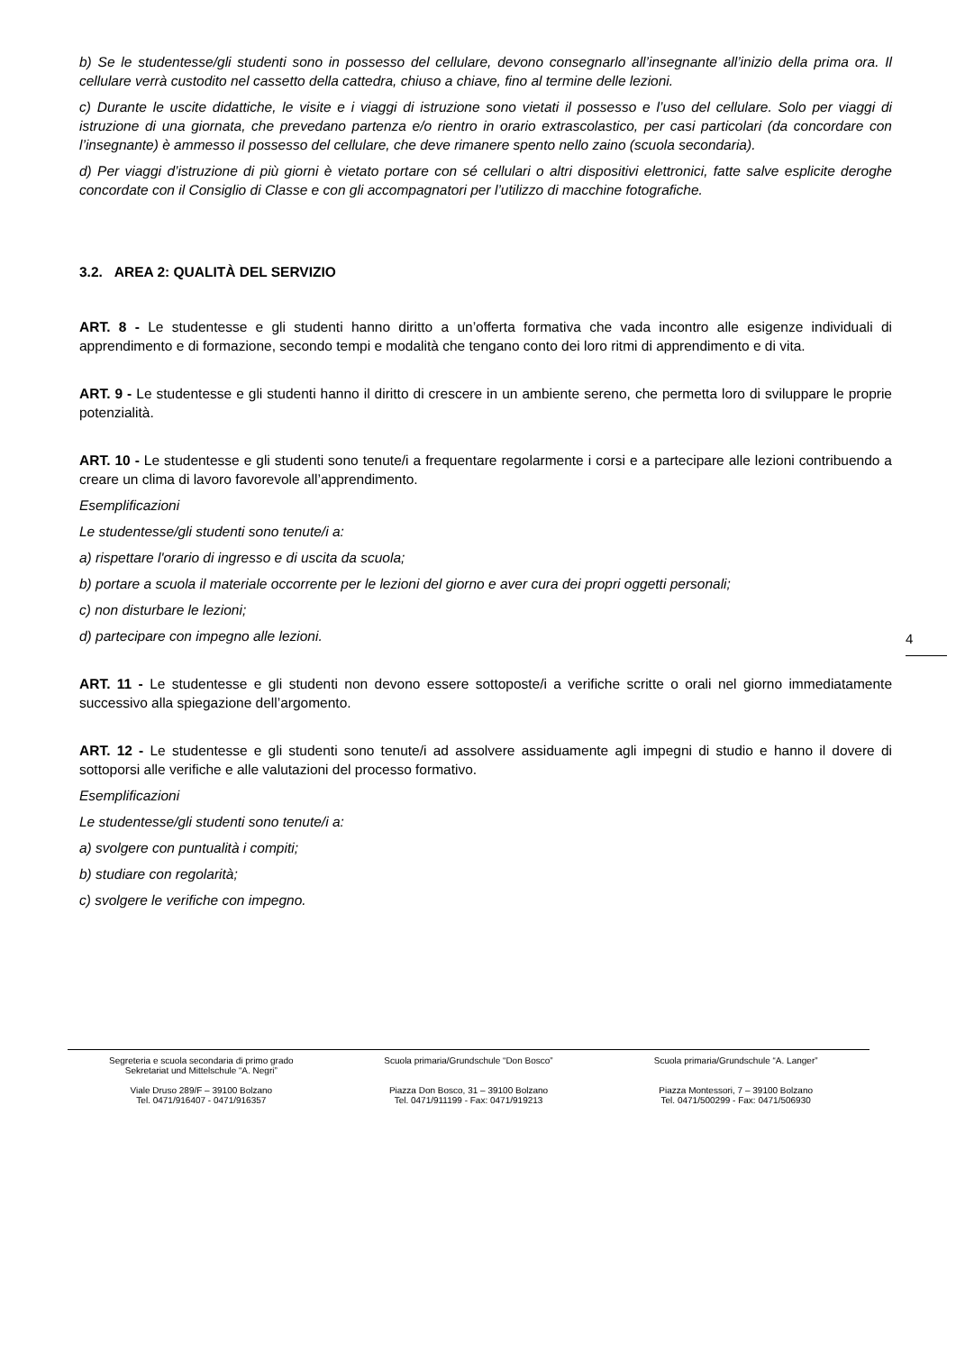b) Se le studentesse/gli studenti sono in possesso del cellulare, devono consegnarlo all’insegnante all’inizio della prima ora. Il cellulare verrà custodito nel cassetto della cattedra, chiuso a chiave, fino al termine delle lezioni.
c) Durante le uscite didattiche, le visite e i viaggi di istruzione sono vietati il possesso e l’uso del cellulare. Solo per viaggi di istruzione di una giornata, che prevedano partenza e/o rientro in orario extrascolastico, per casi particolari (da concordare con l’insegnante) è ammesso il possesso del cellulare, che deve rimanere spento nello zaino (scuola secondaria).
d) Per viaggi d’istruzione di più giorni è vietato portare con sé cellulari o altri dispositivi elettronici, fatte salve esplicite deroghe concordate con il Consiglio di Classe e con gli accompagnatori per l’utilizzo di macchine fotografiche.
3.2. AREA 2: QUALITÀ DEL SERVIZIO
ART. 8 - Le studentesse e gli studenti hanno diritto a un’offerta formativa che vada incontro alle esigenze individuali di apprendimento e di formazione, secondo tempi e modalità che tengano conto dei loro ritmi di apprendimento e di vita.
ART. 9 - Le studentesse e gli studenti hanno il diritto di crescere in un ambiente sereno, che permetta loro di sviluppare le proprie potenzialità.
ART. 10 - Le studentesse e gli studenti sono tenute/i a frequentare regolarmente i corsi e a partecipare alle lezioni contribuendo a creare un clima di lavoro favorevole all’apprendimento.
Esemplificazioni
Le studentesse/gli studenti sono tenute/i a:
a) rispettare l'orario di ingresso e di uscita da scuola;
b) portare a scuola il materiale occorrente per le lezioni del giorno e aver cura dei propri oggetti personali;
c) non disturbare le lezioni;
d) partecipare con impegno alle lezioni.
ART. 11 - Le studentesse e gli studenti non devono essere sottoposte/i a verifiche scritte o orali nel giorno immediatamente successivo alla spiegazione dell’argomento.
ART. 12 - Le studentesse e gli studenti sono tenute/i ad assolvere assiduamente agli impegni di studio e hanno il dovere di sottoporsi alle verifiche e alle valutazioni del processo formativo.
Esemplificazioni
Le studentesse/gli studenti sono tenute/i a:
a) svolgere con puntualità i compiti;
b) studiare con regolarità;
c) svolgere le verifiche con impegno.
4
Segreteria e scuola secondaria di primo grado
Sekretariat und Mittelschule “A. Negri”
Viale Druso 289/F – 39100 Bolzano
Tel. 0471/916407 - 0471/916357
Scuola primaria/Grundschule “Don Bosco”
Piazza Don Bosco, 31 – 39100 Bolzano
Tel. 0471/911199 - Fax: 0471/919213
Scuola primaria/Grundschule “A. Langer”
Piazza Montessori, 7 – 39100 Bolzano
Tel. 0471/500299 - Fax: 0471/506930